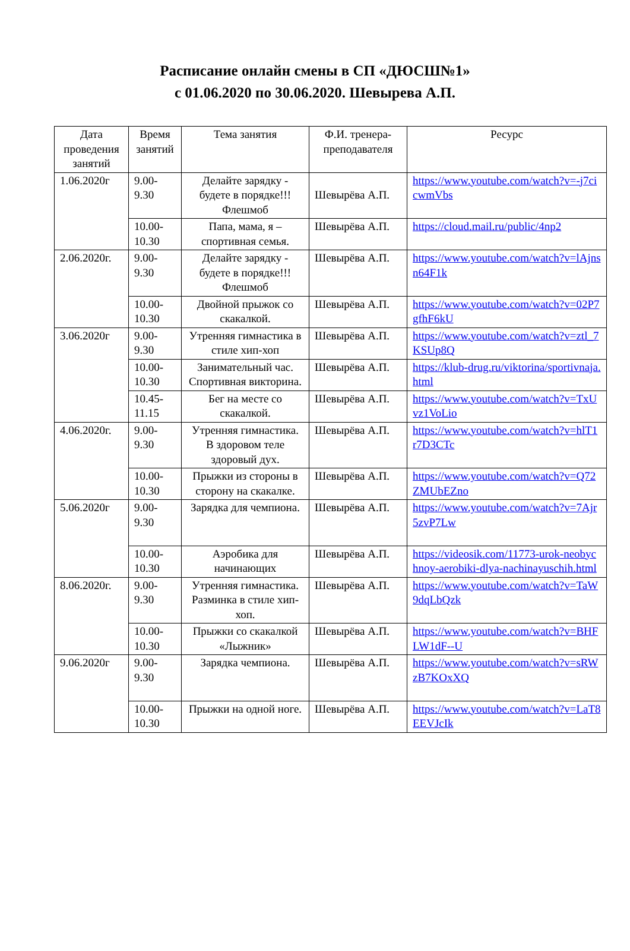Расписание онлайн смены в СП «ДЮСШ№1»
с 01.06.2020 по 30.06.2020. Шевырева А.П.
| Дата проведения занятий | Время занятий | Тема занятия | Ф.И. тренера-преподавателя | Ресурс |
| --- | --- | --- | --- | --- |
| 1.06.2020г | 9.00- 9.30 | Делайте зарядку - будете в порядке!!! Флешмоб | Шевырёва А.П. | https://www.youtube.com/watch?v=-j7cicwmVbs |
| | 10.00- 10.30 | Папа, мама, я – спортивная семья. | Шевырёва А.П. | https://cloud.mail.ru/public/4np2 |
| 2.06.2020г. | 9.00- 9.30 | Делайте зарядку - будете в порядке!!! Флешмоб | Шевырёва А.П. | https://www.youtube.com/watch?v=lAjnsn64F1k |
| | 10.00- 10.30 | Двойной прыжок со скакалкой. | Шевырёва А.П. | https://www.youtube.com/watch?v=02P7gfhF6kU |
| 3.06.2020г | 9.00- 9.30 | Утренняя гимнастика в стиле хип-хоп | Шевырёва А.П. | https://www.youtube.com/watch?v=ztl_7KSUp8Q |
| | 10.00- 10.30 | Занимательный час. Спортивная викторина. | Шевырёва А.П. | https://klub-drug.ru/viktorina/sportivnaja.html |
| | 10.45- 11.15 | Бег на месте со скакалкой. | Шевырёва А.П. | https://www.youtube.com/watch?v=TxUvz1VoLio |
| 4.06.2020г. | 9.00- 9.30 | Утренняя гимнастика. В здоровом теле здоровый дух. | Шевырёва А.П. | https://www.youtube.com/watch?v=hlT1r7D3CTc |
| | 10.00- 10.30 | Прыжки из стороны в сторону на скакалке. | Шевырёва А.П. | https://www.youtube.com/watch?v=Q72ZMUbEZno |
| 5.06.2020г | 9.00- 9.30 | Зарядка для чемпиона. | Шевырёва А.П. | https://www.youtube.com/watch?v=7Ajr5zvP7Lw |
| | 10.00- 10.30 | Аэробика для начинающих | Шевырёва А.П. | https://videosik.com/11773-urok-neobychnoy-aerobiki-dlya-nachinayuschih.html |
| 8.06.2020г. | 9.00- 9.30 | Утренняя гимнастика. Разминка в стиле хип-хоп. | Шевырёва А.П. | https://www.youtube.com/watch?v=TaW9dqLbQzk |
| | 10.00- 10.30 | Прыжки со скакалкой «Лыжник» | Шевырёва А.П. | https://www.youtube.com/watch?v=BHFLW1dF--U |
| 9.06.2020г | 9.00- 9.30 | Зарядка чемпиона. | Шевырёва А.П. | https://www.youtube.com/watch?v=sRWzB7KOxXQ |
| | 10.00- 10.30 | Прыжки на одной ноге. | Шевырёва А.П. | https://www.youtube.com/watch?v=LaT8EEVJcIk |